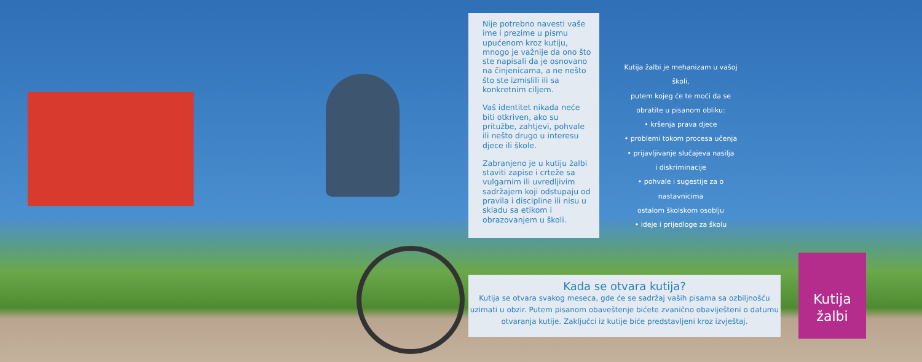Nije potrebno navesti vaše ime i prezime u pismu upućenom kroz kutiju, mnogo je važnije da ono što ste napisali da je osnovano na činjenicama, a ne nešto što ste izmislili ili sa konkretnim ciljem.
Vaš identitet nikada neće biti otkriven, ako su pritužbe, zahtjevi, pohvale ili nešto drugo u interesu djece ili škole.
Zabranjeno je u kutiju žalbi staviti zapise i crteže sa vulgarnim ili uvredljivim sadržajem koji odstupaju od pravila i discipline ili nisu u skladu sa etikom i obrazovanjem u školi.
Kutija žalbi je mehanizam u vašoj školi,
putem kojeg će te moći da se
obratite u pisanom obliku:
• kršenja prava djece
• problemi tokom procesa učenja
• prijavljivanje slučajeva nasilja
i diskriminacije
• pohvale i sugestije za o nastavnicima
ostalom školskom osoblju
• ideje i prijedloge za školu
Kada se otvara kutija?
Kutija se otvara svakog meseca, gde će se sadržaj vaših pisama sa ozbiljnošću uzimati u obzir. Putem pisanom obaveštenje bićete zvanično obaviješteni o datumu otvaranja kutije. Zaključci iz kutije biće predstavljeni kroz izvještaj.
Kutija
žalbi